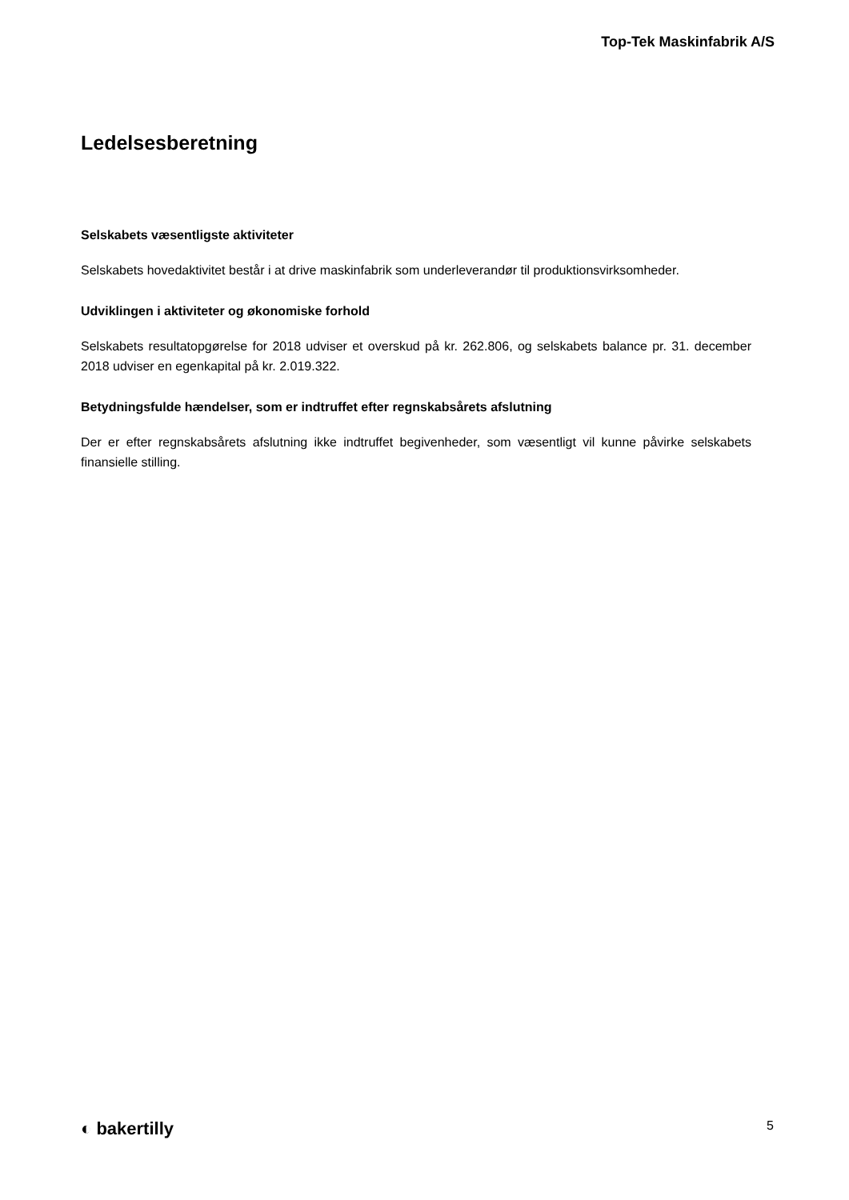Top-Tek Maskinfabrik A/S
Ledelsesberetning
Selskabets væsentligste aktiviteter
Selskabets hovedaktivitet består i at drive maskinfabrik som underleverandør til produktionsvirksomheder.
Udviklingen i aktiviteter og økonomiske forhold
Selskabets resultatopgørelse for 2018 udviser et overskud på kr. 262.806, og selskabets balance pr. 31. december 2018 udviser en egenkapital på kr. 2.019.322.
Betydningsfulde hændelser, som er indtruffet efter regnskabsårets afslutning
Der er efter regnskabsårets afslutning ikke indtruffet begivenheder, som væsentligt vil kunne påvirke selskabets finansielle stilling.
◐ bakertilly 5